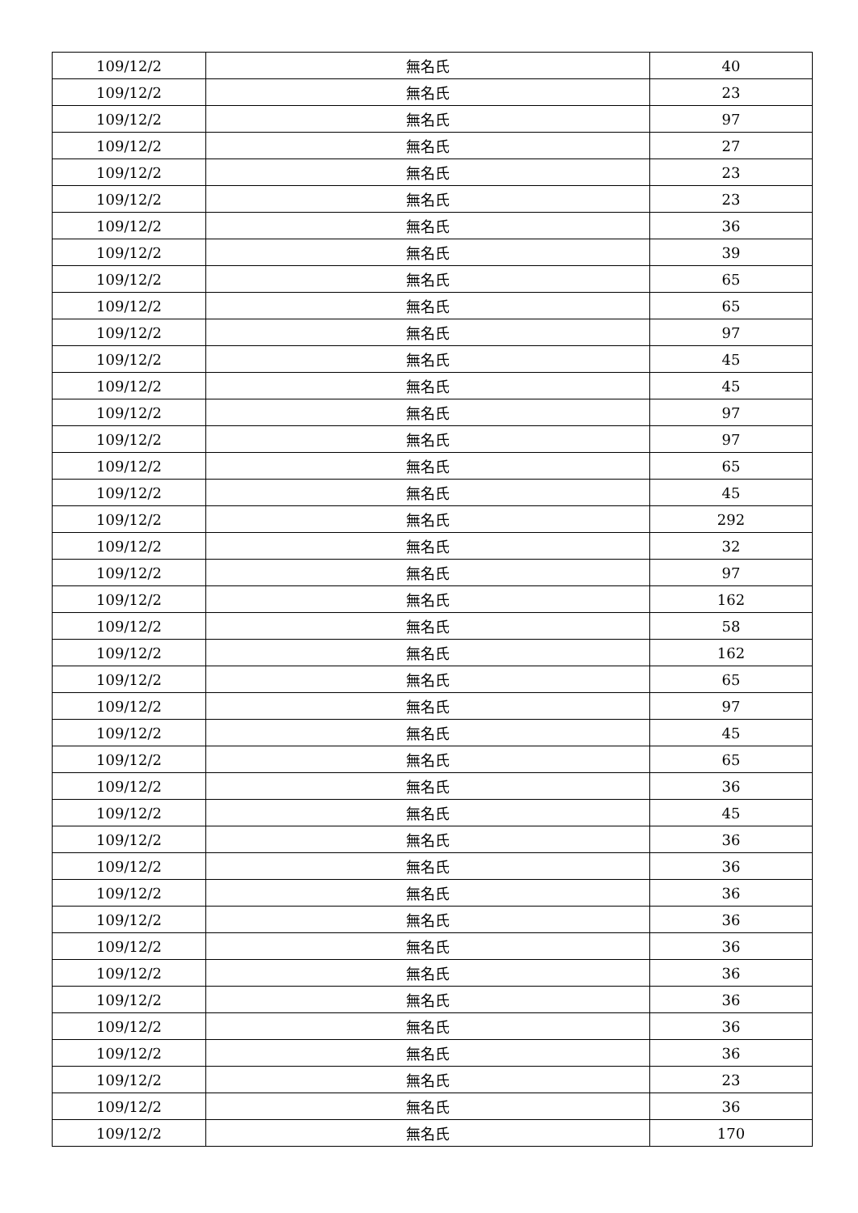| 109/12/2 | 無名氏 | 40 |
| 109/12/2 | 無名氏 | 23 |
| 109/12/2 | 無名氏 | 97 |
| 109/12/2 | 無名氏 | 27 |
| 109/12/2 | 無名氏 | 23 |
| 109/12/2 | 無名氏 | 23 |
| 109/12/2 | 無名氏 | 36 |
| 109/12/2 | 無名氏 | 39 |
| 109/12/2 | 無名氏 | 65 |
| 109/12/2 | 無名氏 | 65 |
| 109/12/2 | 無名氏 | 97 |
| 109/12/2 | 無名氏 | 45 |
| 109/12/2 | 無名氏 | 45 |
| 109/12/2 | 無名氏 | 97 |
| 109/12/2 | 無名氏 | 97 |
| 109/12/2 | 無名氏 | 65 |
| 109/12/2 | 無名氏 | 45 |
| 109/12/2 | 無名氏 | 292 |
| 109/12/2 | 無名氏 | 32 |
| 109/12/2 | 無名氏 | 97 |
| 109/12/2 | 無名氏 | 162 |
| 109/12/2 | 無名氏 | 58 |
| 109/12/2 | 無名氏 | 162 |
| 109/12/2 | 無名氏 | 65 |
| 109/12/2 | 無名氏 | 97 |
| 109/12/2 | 無名氏 | 45 |
| 109/12/2 | 無名氏 | 65 |
| 109/12/2 | 無名氏 | 36 |
| 109/12/2 | 無名氏 | 45 |
| 109/12/2 | 無名氏 | 36 |
| 109/12/2 | 無名氏 | 36 |
| 109/12/2 | 無名氏 | 36 |
| 109/12/2 | 無名氏 | 36 |
| 109/12/2 | 無名氏 | 36 |
| 109/12/2 | 無名氏 | 36 |
| 109/12/2 | 無名氏 | 36 |
| 109/12/2 | 無名氏 | 36 |
| 109/12/2 | 無名氏 | 36 |
| 109/12/2 | 無名氏 | 23 |
| 109/12/2 | 無名氏 | 36 |
| 109/12/2 | 無名氏 | 170 |